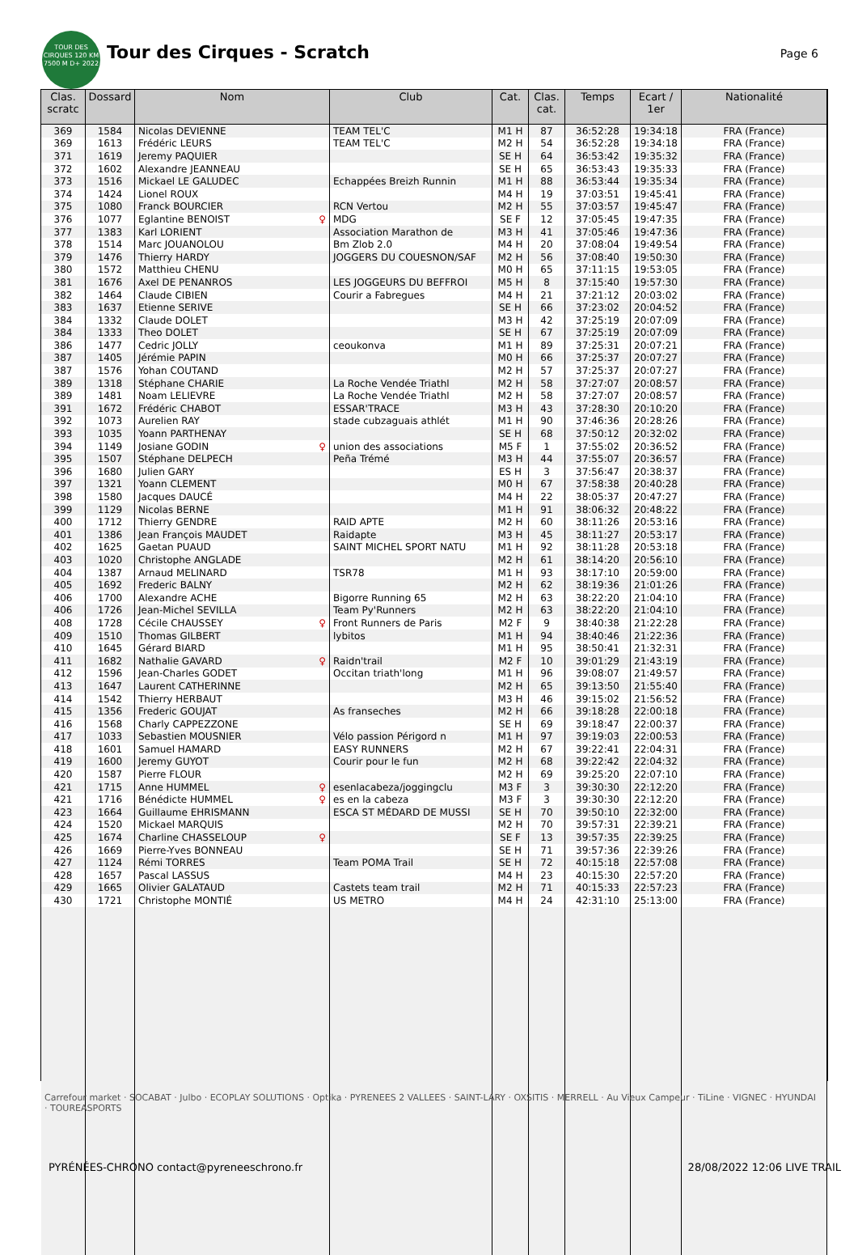TOUR DES CIRQUES 120 KM 7500 M D+ 2022
Tour des Cirques - Scratch Page 6
| Clas. scratc | Dossard | Nom | Club | Cat. | Clas. cat. | Temps | Ecart / 1er | Nationalité |
| --- | --- | --- | --- | --- | --- | --- | --- | --- |
| 369 | 1584 | Nicolas DEVIENNE | TEAM TEL'C | M1 H | 87 | 36:52:28 | 19:34:18 | FRA (France) |
| 369 | 1613 | Frédéric LEURS | TEAM TEL'C | M2 H | 54 | 36:52:28 | 19:34:18 | FRA (France) |
| 371 | 1619 | Jeremy PAQUIER | | SE H | 64 | 36:53:42 | 19:35:32 | FRA (France) |
| 372 | 1602 | Alexandre JEANNEAU | | SE H | 65 | 36:53:43 | 19:35:33 | FRA (France) |
| 373 | 1516 | Mickael LE GALUDEC | Echappées Breizh Runnin | M1 H | 88 | 36:53:44 | 19:35:34 | FRA (France) |
| 374 | 1424 | Lionel ROUX | | M4 H | 19 | 37:03:51 | 19:45:41 | FRA (France) |
| 375 | 1080 | Franck BOURCIER | RCN Vertou | M2 H | 55 | 37:03:57 | 19:45:47 | FRA (France) |
| 376 | 1077 | Eglantine BENOIST ♀ | MDG | SE F | 12 | 37:05:45 | 19:47:35 | FRA (France) |
| 377 | 1383 | Karl LORIENT | Association Marathon de | M3 H | 41 | 37:05:46 | 19:47:36 | FRA (France) |
| 378 | 1514 | Marc JOUANOLOU | Bm Zlob 2.0 | M4 H | 20 | 37:08:04 | 19:49:54 | FRA (France) |
| 379 | 1476 | Thierry HARDY | JOGGERS DU COUESNON/SAF | M2 H | 56 | 37:08:40 | 19:50:30 | FRA (France) |
| 380 | 1572 | Matthieu CHENU | | M0 H | 65 | 37:11:15 | 19:53:05 | FRA (France) |
| 381 | 1676 | Axel DE PENANROS | LES JOGGEURS DU BEFFROI | M5 H | 8 | 37:15:40 | 19:57:30 | FRA (France) |
| 382 | 1464 | Claude CIBIEN | Courir a Fabregues | M4 H | 21 | 37:21:12 | 20:03:02 | FRA (France) |
| 383 | 1637 | Etienne SERIVE | | SE H | 66 | 37:23:02 | 20:04:52 | FRA (France) |
| 384 | 1332 | Claude DOLET | | M3 H | 42 | 37:25:19 | 20:07:09 | FRA (France) |
| 384 | 1333 | Theo DOLET | | SE H | 67 | 37:25:19 | 20:07:09 | FRA (France) |
| 386 | 1477 | Cedric JOLLY | ceoukonva | M1 H | 89 | 37:25:31 | 20:07:21 | FRA (France) |
| 387 | 1405 | Jérémie PAPIN | | M0 H | 66 | 37:25:37 | 20:07:27 | FRA (France) |
| 387 | 1576 | Yohan COUTAND | | M2 H | 57 | 37:25:37 | 20:07:27 | FRA (France) |
| 389 | 1318 | Stéphane CHARIE | La Roche Vendée Triathl | M2 H | 58 | 37:27:07 | 20:08:57 | FRA (France) |
| 389 | 1481 | Noam LELIEVRE | La Roche Vendée Triathl | M2 H | 58 | 37:27:07 | 20:08:57 | FRA (France) |
| 391 | 1672 | Frédéric CHABOT | ESSAR'TRACE | M3 H | 43 | 37:28:30 | 20:10:20 | FRA (France) |
| 392 | 1073 | Aurelien RAY | stade cubzaguais athlét | M1 H | 90 | 37:46:36 | 20:28:26 | FRA (France) |
| 393 | 1035 | Yoann PARTHENAY | | SE H | 68 | 37:50:12 | 20:32:02 | FRA (France) |
| 394 | 1149 | Josiane GODIN ♀ | union des associations | M5 F | 1 | 37:55:02 | 20:36:52 | FRA (France) |
| 395 | 1507 | Stéphane DELPECH | Peña Trémé | M3 H | 44 | 37:55:07 | 20:36:57 | FRA (France) |
| 396 | 1680 | Julien GARY | | ES H | 3 | 37:56:47 | 20:38:37 | FRA (France) |
| 397 | 1321 | Yoann CLEMENT | | M0 H | 67 | 37:58:38 | 20:40:28 | FRA (France) |
| 398 | 1580 | Jacques DAUCÉ | | M4 H | 22 | 38:05:37 | 20:47:27 | FRA (France) |
| 399 | 1129 | Nicolas BERNE | | M1 H | 91 | 38:06:32 | 20:48:22 | FRA (France) |
| 400 | 1712 | Thierry GENDRE | RAID APTE | M2 H | 60 | 38:11:26 | 20:53:16 | FRA (France) |
| 401 | 1386 | Jean François MAUDET | Raidapte | M3 H | 45 | 38:11:27 | 20:53:17 | FRA (France) |
| 402 | 1625 | Gaetan PUAUD | SAINT MICHEL SPORT NATU | M1 H | 92 | 38:11:28 | 20:53:18 | FRA (France) |
| 403 | 1020 | Christophe ANGLADE | | M2 H | 61 | 38:14:20 | 20:56:10 | FRA (France) |
| 404 | 1387 | Arnaud MELINARD | TSR78 | M1 H | 93 | 38:17:10 | 20:59:00 | FRA (France) |
| 405 | 1692 | Frederic BALNY | | M2 H | 62 | 38:19:36 | 21:01:26 | FRA (France) |
| 406 | 1700 | Alexandre ACHE | Bigorre Running 65 | M2 H | 63 | 38:22:20 | 21:04:10 | FRA (France) |
| 406 | 1726 | Jean-Michel SEVILLA | Team Py'Runners | M2 H | 63 | 38:22:20 | 21:04:10 | FRA (France) |
| 408 | 1728 | Cécile CHAUSSEY ♀ | Front Runners de Paris | M2 F | 9 | 38:40:38 | 21:22:28 | FRA (France) |
| 409 | 1510 | Thomas GILBERT | lybitos | M1 H | 94 | 38:40:46 | 21:22:36 | FRA (France) |
| 410 | 1645 | Gérard BIARD | | M1 H | 95 | 38:50:41 | 21:32:31 | FRA (France) |
| 411 | 1682 | Nathalie GAVARD ♀ | Raidn'trail | M2 F | 10 | 39:01:29 | 21:43:19 | FRA (France) |
| 412 | 1596 | Jean-Charles GODET | Occitan triath'long | M1 H | 96 | 39:08:07 | 21:49:57 | FRA (France) |
| 413 | 1647 | Laurent CATHERINNE | | M2 H | 65 | 39:13:50 | 21:55:40 | FRA (France) |
| 414 | 1542 | Thierry HERBAUT | | M3 H | 46 | 39:15:02 | 21:56:52 | FRA (France) |
| 415 | 1356 | Frederic GOUJAT | As franseches | M2 H | 66 | 39:18:28 | 22:00:18 | FRA (France) |
| 416 | 1568 | Charly CAPPEZZONE | | SE H | 69 | 39:18:47 | 22:00:37 | FRA (France) |
| 417 | 1033 | Sebastien MOUSNIER | Vélo passion Périgord n | M1 H | 97 | 39:19:03 | 22:00:53 | FRA (France) |
| 418 | 1601 | Samuel HAMARD | EASY RUNNERS | M2 H | 67 | 39:22:41 | 22:04:31 | FRA (France) |
| 419 | 1600 | Jeremy GUYOT | Courir pour le fun | M2 H | 68 | 39:22:42 | 22:04:32 | FRA (France) |
| 420 | 1587 | Pierre FLOUR | | M2 H | 69 | 39:25:20 | 22:07:10 | FRA (France) |
| 421 | 1715 | Anne HUMMEL ♀ | esenlacabeza/joggingclu | M3 F | 3 | 39:30:30 | 22:12:20 | FRA (France) |
| 421 | 1716 | Bénédicte HUMMEL ♀ | es en la cabeza | M3 F | 3 | 39:30:30 | 22:12:20 | FRA (France) |
| 423 | 1664 | Guillaume EHRISMANN | ESCA ST MÉDARD DE MUSSI | SE H | 70 | 39:50:10 | 22:32:00 | FRA (France) |
| 424 | 1520 | Mickael MARQUIS | | M2 H | 70 | 39:57:31 | 22:39:21 | FRA (France) |
| 425 | 1674 | Charline CHASSELOUP ♀ | | SE F | 13 | 39:57:35 | 22:39:25 | FRA (France) |
| 426 | 1669 | Pierre-Yves BONNEAU | | SE H | 71 | 39:57:36 | 22:39:26 | FRA (France) |
| 427 | 1124 | Rémi TORRES | Team POMA Trail | SE H | 72 | 40:15:18 | 22:57:08 | FRA (France) |
| 428 | 1657 | Pascal LASSUS | | M4 H | 23 | 40:15:30 | 22:57:20 | FRA (France) |
| 429 | 1665 | Olivier GALATAUD | Castets team trail | M2 H | 71 | 40:15:33 | 22:57:23 | FRA (France) |
| 430 | 1721 | Christophe MONTIÉ | US METRO | M4 H | 24 | 42:31:10 | 25:13:00 | FRA (France) |
Carrefour market · SOCABAT · Julbo · ECOPLAY SOLUTIONS · Optika · PYRENEES 2 VALLEES · SAINT-LARY · OXSITIS · MERRELL · Au Vieux Campeur · TiLine · VIGNEC · HYUNDAI · TOUREASPORTS
PYRÉNÉES-CHRONO contact@pyreneeschrono.fr 28/08/2022 12:06 LIVE TRAIL